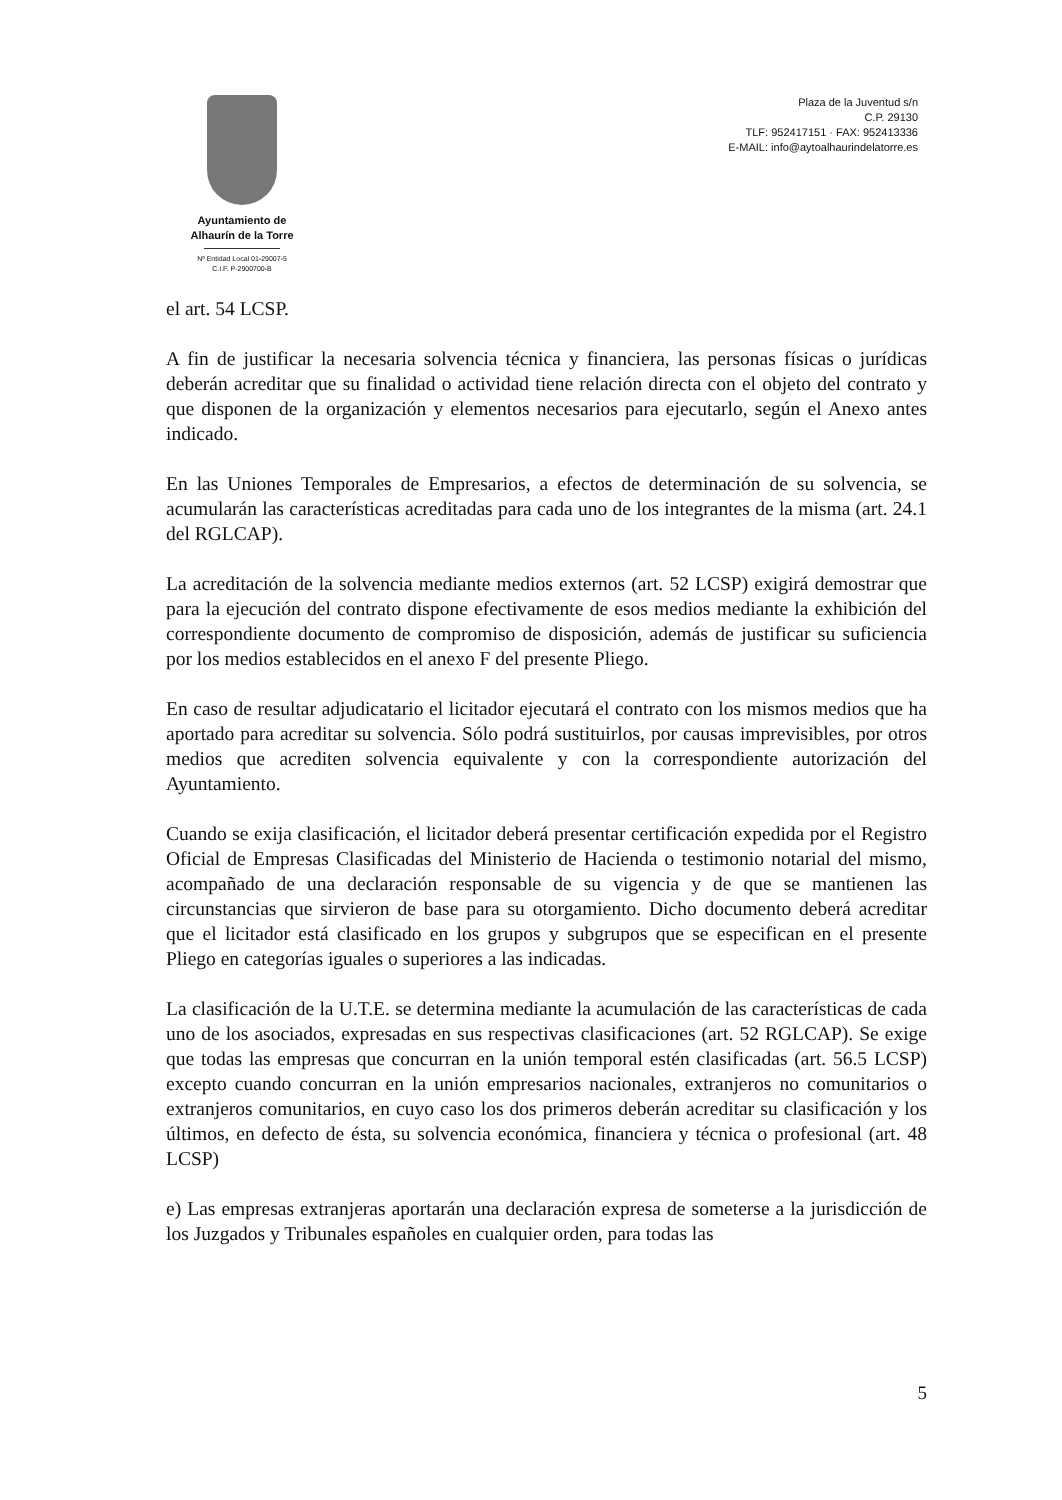Ayuntamiento de
Alhaurín de la Torre
Nº Entidad Local 01-29007-5
C.I.F. P-2900700-B
Plaza de la Juventud s/n
C.P. 29130
TLF: 952417151 · FAX: 952413336
E-MAIL: info@aytoalhaurindelatorre.es
el art. 54 LCSP.
A fin de justificar la necesaria solvencia técnica y financiera, las personas físicas o jurídicas deberán acreditar que su finalidad o actividad tiene relación directa con el objeto del contrato y que disponen de la organización y elementos necesarios para ejecutarlo, según el Anexo antes indicado.
En las Uniones Temporales de Empresarios, a efectos de determinación de su solvencia, se acumularán las características acreditadas para cada uno de los integrantes de la misma (art. 24.1 del RGLCAP).
La acreditación de la solvencia mediante medios externos (art. 52 LCSP) exigirá demostrar que para la ejecución del contrato dispone efectivamente de esos medios mediante la exhibición del correspondiente documento de compromiso de disposición, además de justificar su suficiencia por los medios establecidos en el anexo F del presente Pliego.
En caso de resultar adjudicatario el licitador ejecutará el contrato con los mismos medios que ha aportado para acreditar su solvencia. Sólo podrá sustituirlos, por causas imprevisibles, por otros medios que acrediten solvencia equivalente y con la correspondiente autorización del Ayuntamiento.
Cuando se exija clasificación, el licitador deberá presentar certificación expedida por el Registro Oficial de Empresas Clasificadas del Ministerio de Hacienda o testimonio notarial del mismo, acompañado de una declaración responsable de su vigencia y de que se mantienen las circunstancias que sirvieron de base para su otorgamiento. Dicho documento deberá acreditar que el licitador está clasificado en los grupos y subgrupos que se especifican en el presente Pliego en categorías iguales o superiores a las indicadas.
La clasificación de la U.T.E. se determina mediante la acumulación de las características de cada uno de los asociados, expresadas en sus respectivas clasificaciones (art. 52 RGLCAP). Se exige que todas las empresas que concurran en la unión temporal estén clasificadas (art. 56.5 LCSP) excepto cuando concurran en la unión empresarios nacionales, extranjeros no comunitarios o extranjeros comunitarios, en cuyo caso los dos primeros deberán acreditar su clasificación y los últimos, en defecto de ésta, su solvencia económica, financiera y técnica o profesional (art. 48 LCSP)
e) Las empresas extranjeras aportarán una declaración expresa de someterse a la jurisdicción de los Juzgados y Tribunales españoles en cualquier orden, para todas las
5